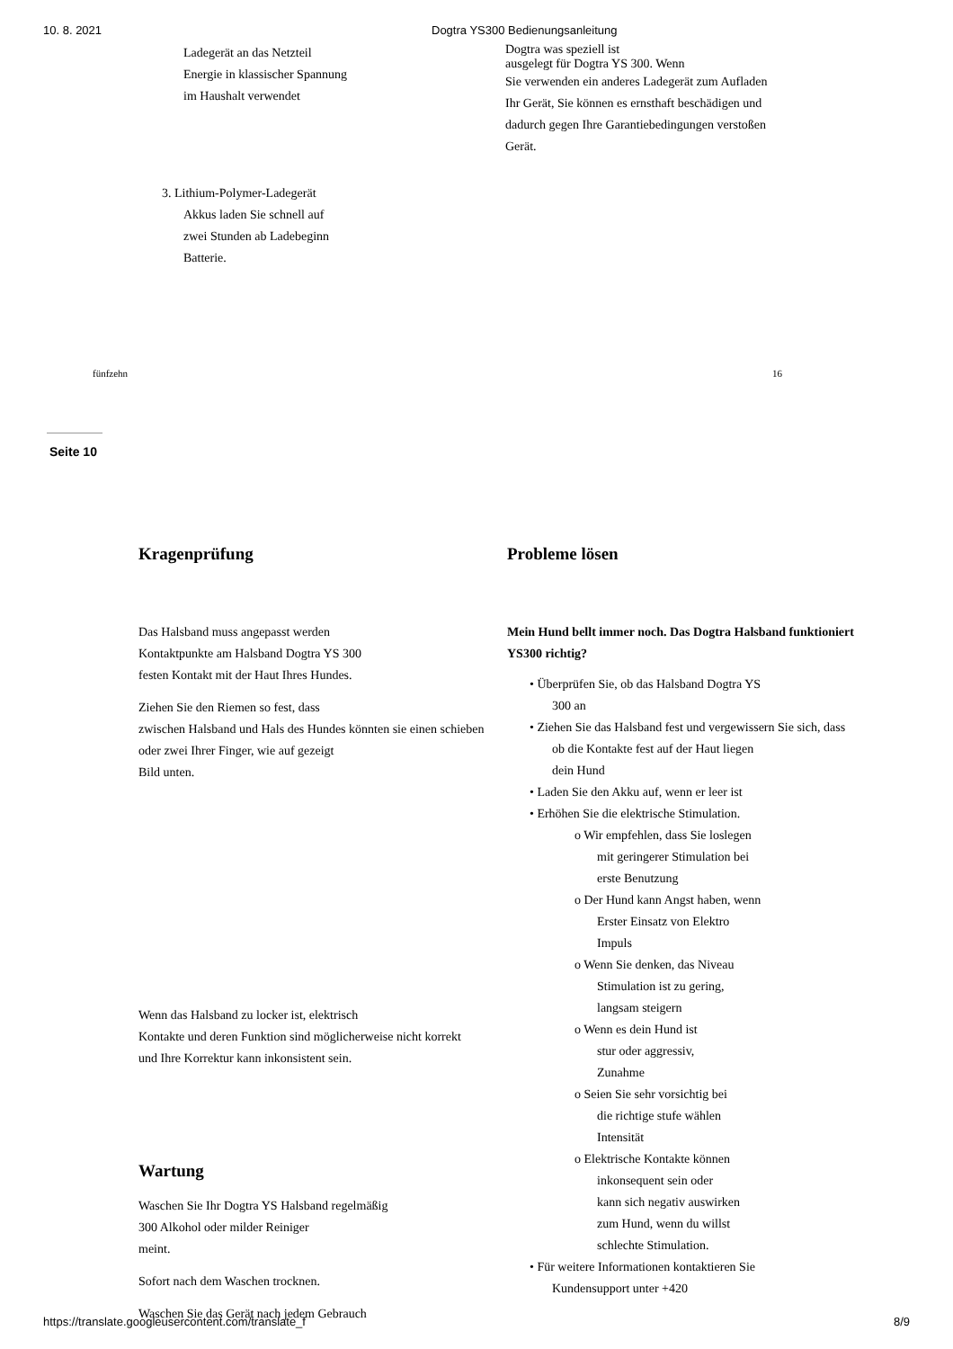10. 8. 2021 Dogtra YS300 Bedienungsanleitung
Ladegerät an das Netzteil
Energie in klassischer Spannung
im Haushalt verwendet
3. Lithium-Polymer-Ladegerät
Akkus laden Sie schnell auf
zwei Stunden ab Ladebeginn
Batterie.
Dogtra was speziell ist
ausgelegt für Dogtra YS 300. Wenn
Sie verwenden ein anderes Ladegerät zum Aufladen
Ihr Gerät, Sie können es ernsthaft beschädigen und
dadurch gegen Ihre Garantiebedingungen verstoßen
Gerät.
fünfzehn 16
Seite 10
Kragenprüfung
Das Halsband muss angepasst werden
Kontaktpunkte am Halsband Dogtra YS 300
festen Kontakt mit der Haut Ihres Hundes.
Ziehen Sie den Riemen so fest, dass
zwischen Halsband und Hals des Hundes könnten sie einen schieben
oder zwei Ihrer Finger, wie auf gezeigt
Bild unten.
Wenn das Halsband zu locker ist, elektrisch
Kontakte und deren Funktion sind möglicherweise nicht korrekt
und Ihre Korrektur kann inkonsistent sein.
Wartung
Waschen Sie Ihr Dogtra YS Halsband regelmäßig
300 Alkohol oder milder Reiniger
meint.
Sofort nach dem Waschen trocknen.
Waschen Sie das Gerät nach jedem Gebrauch
Probleme lösen
Mein Hund bellt immer noch. Das Dogtra Halsband funktioniert
YS300 richtig?
• Überprüfen Sie, ob das Halsband Dogtra YS
300 an
• Ziehen Sie das Halsband fest und vergewissern Sie sich, dass
ob die Kontakte fest auf der Haut liegen
dein Hund
• Laden Sie den Akku auf, wenn er leer ist
• Erhöhen Sie die elektrische Stimulation.
o Wir empfehlen, dass Sie loslegen
mit geringerer Stimulation bei
erste Benutzung
o Der Hund kann Angst haben, wenn
Erster Einsatz von Elektro
Impuls
o Wenn Sie denken, das Niveau
Stimulation ist zu gering,
langsam steigern
o Wenn es dein Hund ist
stur oder aggressiv,
Zunahme
o Seien Sie sehr vorsichtig bei
die richtige stufe wählen
Intensität
o Elektrische Kontakte können
inkonsequent sein oder
kann sich negativ auswirken
zum Hund, wenn du willst
schlechte Stimulation.
• Für weitere Informationen kontaktieren Sie
Kundensupport unter +420
https://translate.googleusercontent.com/translate_f 8/9